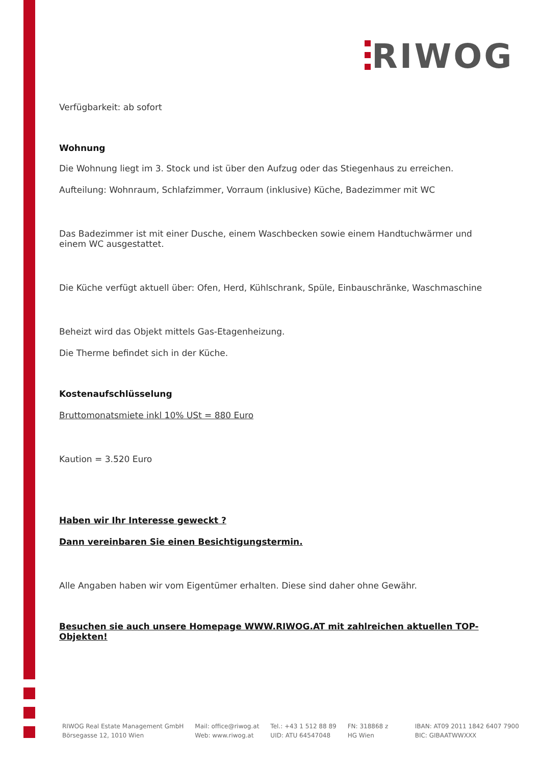RIWOG
Verfügbarkeit: ab sofort
Wohnung
Die Wohnung liegt im 3. Stock und ist über den Aufzug oder das Stiegenhaus zu erreichen.
Aufteilung: Wohnraum, Schlafzimmer, Vorraum (inklusive) Küche, Badezimmer mit WC
Das Badezimmer ist mit einer Dusche, einem Waschbecken sowie einem Handtuchwärmer und einem WC ausgestattet.
Die Küche verfügt aktuell über: Ofen, Herd, Kühlschrank, Spüle, Einbauschränke, Waschmaschine
Beheizt wird das Objekt mittels Gas-Etagenheizung.
Die Therme befindet sich in der Küche.
Kostenaufschlüsselung
Bruttomonatsmiete inkl 10% USt = 880 Euro
Kaution = 3.520 Euro
Haben wir Ihr Interesse geweckt ?
Dann vereinbaren Sie einen Besichtigungstermin.
Alle Angaben haben wir vom Eigentümer erhalten. Diese sind daher ohne Gewähr.
Besuchen sie auch unsere Homepage WWW.RIWOG.AT mit zahlreichen aktuellen TOP- Objekten!
RIWOG Real Estate Management GmbH
Börsegasse 12, 1010 Wien
Mail: office@riwog.at
Web: www.riwog.at
Tel.: +43 1 512 88 89
UID: ATU 64547048
FN: 318868 z
HG Wien
IBAN: AT09 2011 1842 6407 7900
BIC: GIBAATWWXXX